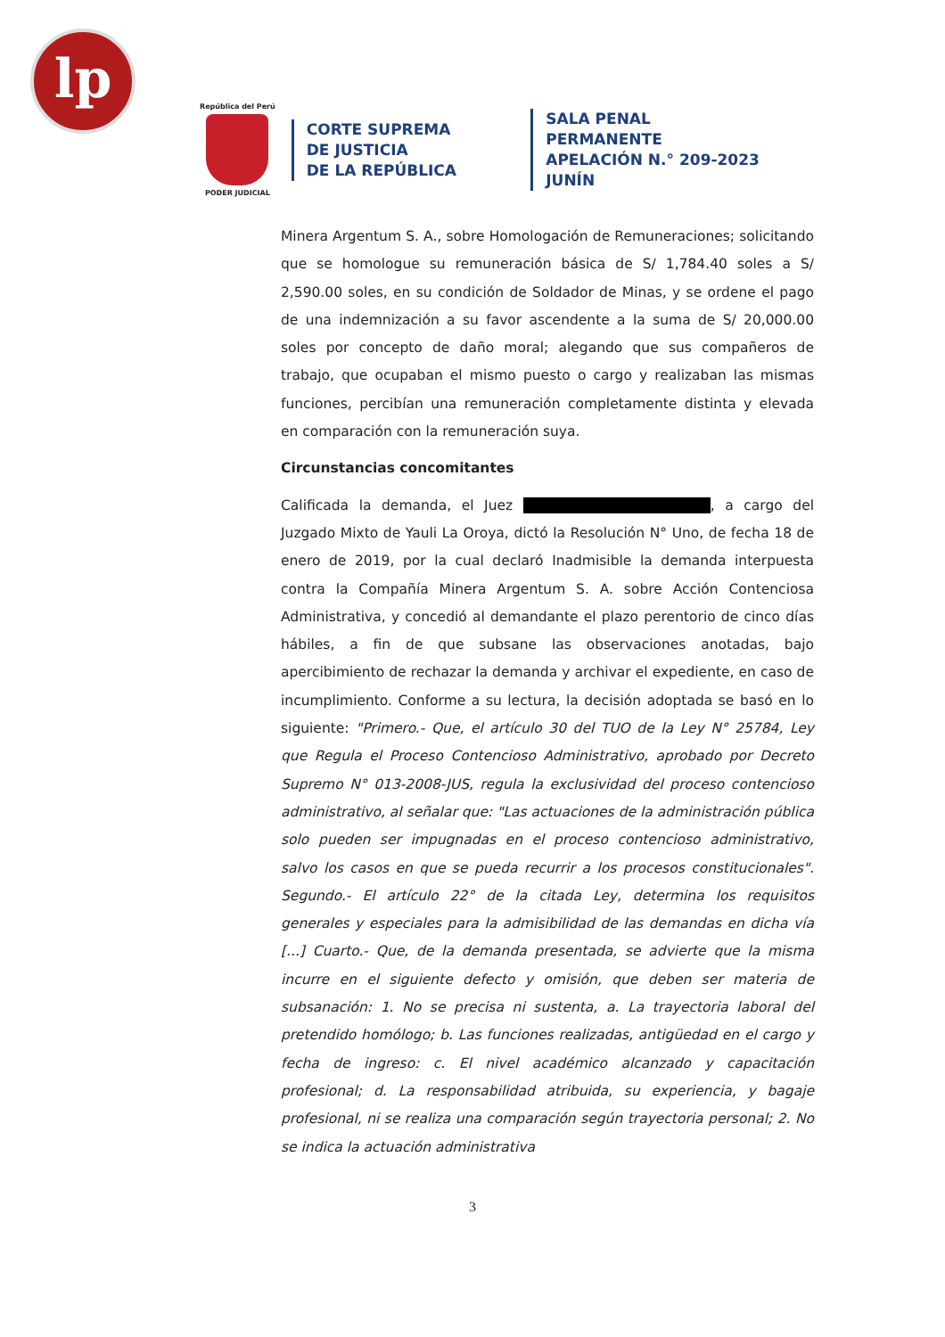lp
República del Perú
PODER JUDICIAL
CORTE SUPREMA
DE JUSTICIA
DE LA REPÚBLICA
SALA PENAL PERMANENTE
APELACIÓN N.° 209-2023
JUNÍN
Minera Argentum S. A., sobre Homologación de Remuneraciones; solicitando que se homologue su remuneración básica de S/ 1,784.40 soles a S/ 2,590.00 soles, en su condición de Soldador de Minas, y se ordene el pago de una indemnización a su favor ascendente a la suma de S/ 20,000.00 soles por concepto de daño moral; alegando que sus compañeros de trabajo, que ocupaban el mismo puesto o cargo y realizaban las mismas funciones, percibían una remuneración completamente distinta y elevada en comparación con la remuneración suya.
Circunstancias concomitantes
Calificada la demanda, el Juez , a cargo del Juzgado Mixto de Yauli La Oroya, dictó la Resolución N° Uno, de fecha 18 de enero de 2019, por la cual declaró Inadmisible la demanda interpuesta contra la Compañía Minera Argentum S. A. sobre Acción Contenciosa Administrativa, y concedió al demandante el plazo perentorio de cinco días hábiles, a fin de que subsane las observaciones anotadas, bajo apercibimiento de rechazar la demanda y archivar el expediente, en caso de incumplimiento. Conforme a su lectura, la decisión adoptada se basó en lo siguiente: "Primero.- Que, el artículo 30 del TUO de la Ley N° 25784, Ley que Regula el Proceso Contencioso Administrativo, aprobado por Decreto Supremo N° 013-2008-JUS, regula la exclusividad del proceso contencioso administrativo, al señalar que: "Las actuaciones de la administración pública solo pueden ser impugnadas en el proceso contencioso administrativo, salvo los casos en que se pueda recurrir a los procesos constitucionales". Segundo.- El artículo 22° de la citada Ley, determina los requisitos generales y especiales para la admisibilidad de las demandas en dicha vía [...] Cuarto.- Que, de la demanda presentada, se advierte que la misma incurre en el siguiente defecto y omisión, que deben ser materia de subsanación: 1. No se precisa ni sustenta, a. La trayectoria laboral del pretendido homólogo; b. Las funciones realizadas, antigüedad en el cargo y fecha de ingreso: c. El nivel académico alcanzado y capacitación profesional; d. La responsabilidad atribuida, su experiencia, y bagaje profesional, ni se realiza una comparación según trayectoria personal; 2. No se indica la actuación administrativa
3